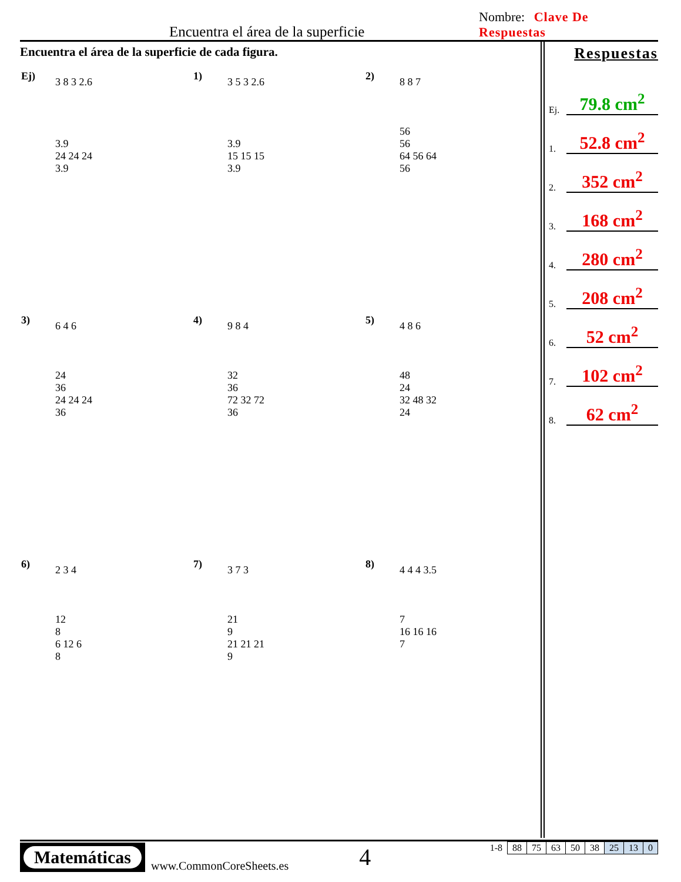Encuentra el área de la superficie
Nombre: Clave De Respuestas
Encuentra el área de la superficie de cada figura.
Ej)
3 8 3 2.6
3.9
24 24 24
3.9
1)
3 5 3 2.6
3.9
15 15 15
3.9
2)
8 8 7
56
56
64 56 64
56
3)
6 4 6
24
36
24 24 24
36
4)
9 8 4
32
36
72 32 72
36
5)
4 8 6
48
24
32 48 32
24
6)
2 3 4
12
8
6 12 6
8
7)
3 7 3
21
9
21 21 21
9
8)
4 4 4 3.5
7
16 16 16
7
Respuestas
Ej.
79.8 cm<sup>2</sup>
1.
52.8 cm<sup>2</sup>
2.
352 cm<sup>2</sup>
3.
168 cm<sup>2</sup>
4.
280 cm<sup>2</sup>
5.
208 cm<sup>2</sup>
6.
52 cm<sup>2</sup>
7.
102 cm<sup>2</sup>
8.
62 cm<sup>2</sup>
Matemáticas
www.CommonCoreSheets.es
4
| 1-8 | 88 | 75 | 63 | 50 | 38 | 25 | 13 | 0 |